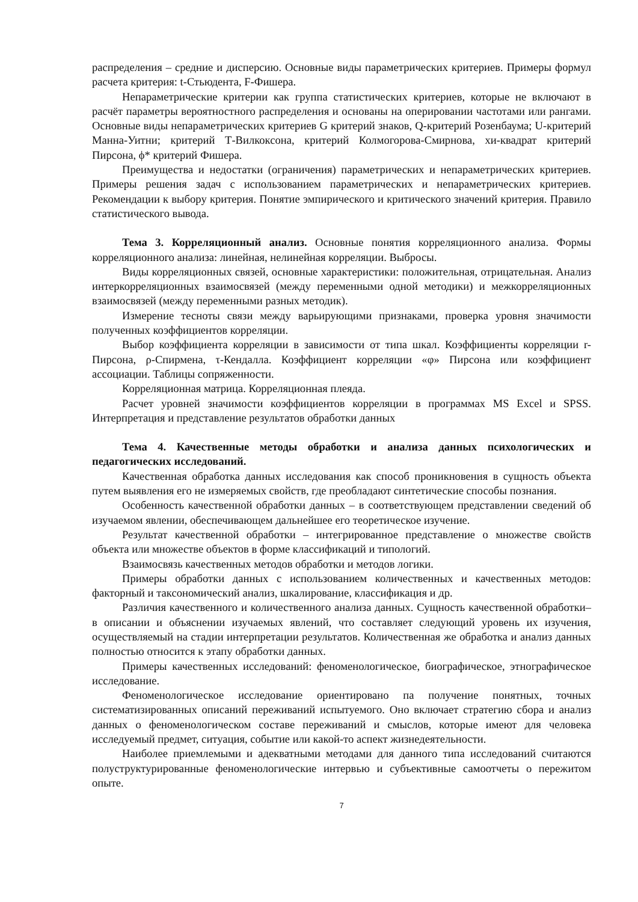распределения – средние и дисперсию. Основные виды параметрических критериев. Примеры формул расчета критерия: t-Стьюдента, F-Фишера.
Непараметрические критерии как группа статистических критериев, которые не включают в расчёт параметры вероятностного распределения и основаны на оперировании частотами или рангами. Основные виды непараметрических критериев G критерий знаков, Q-критерий Розенбаума; U-критерий Манна-Уитни; критерий Т-Вилкоксона, критерий Колмогорова-Смирнова, хи-квадрат критерий Пирсона, ϕ* критерий Фишера.
Преимущества и недостатки (ограничения) параметрических и непараметрических критериев. Примеры решения задач с использованием параметрических и непараметрических критериев. Рекомендации к выбору критерия. Понятие эмпирического и критического значений критерия. Правило статистического вывода.
Тема 3. Корреляционный анализ. Основные понятия корреляционного анализа. Формы корреляционного анализа: линейная, нелинейная корреляции. Выбросы.
Виды корреляционных связей, основные характеристики: положительная, отрицательная. Анализ интеркорреляционных взаимосвязей (между переменными одной методики) и межкорреляционных взаимосвязей (между переменными разных методик).
Измерение тесноты связи между варьирующими признаками, проверка уровня значимости полученных коэффициентов корреляции.
Выбор коэффициента корреляции в зависимости от типа шкал. Коэффициенты корреляции r-Пирсона, ρ-Спирмена, τ-Кендалла. Коэффициент корреляции «φ» Пирсона или коэффициент ассоциации. Таблицы сопряженности.
Корреляционная матрица. Корреляционная плеяда.
Расчет уровней значимости коэффициентов корреляции в программах MS Excel и SPSS. Интерпретация и представление результатов обработки данных
Тема 4. Качественные методы обработки и анализа данных психологических и педагогических исследований.
Качественная обработка данных исследования как способ проникновения в сущность объекта путем выявления его не измеряемых свойств, где преобладают синтетические способы познания.
Особенность качественной обработки данных – в соответствующем представлении сведений об изучаемом явлении, обеспечивающем дальнейшее его теоретическое изучение.
Результат качественной обработки – интегрированное представление о множестве свойств объекта или множестве объектов в форме классификаций и типологий.
Взаимосвязь качественных методов обработки и методов логики.
Примеры обработки данных с использованием количественных и качественных методов: факторный и таксономический анализ, шкалирование, классификация и др.
Различия качественного и количественного анализа данных. Сущность качественной обработки– в описании и объяснении изучаемых явлений, что составляет следующий уровень их изучения, осуществляемый на стадии интерпретации результатов. Количественная же обработка и анализ данных полностью относится к этапу обработки данных.
Примеры качественных исследований: феноменологическое, биографическое, этнографическое исследование.
Феноменологическое исследование ориентировано па получение понятных, точных систематизированных описаний переживаний испытуемого. Оно включает стратегию сбора и анализ данных о феноменологическом составе переживаний и смыслов, которые имеют для человека исследуемый предмет, ситуация, событие или какой-то аспект жизнедеятельности.
Наиболее приемлемыми и адекватными методами для данного типа исследований считаются полуструктурированные феноменологические интервью и субъективные самоотчеты о пережитом опыте.
7